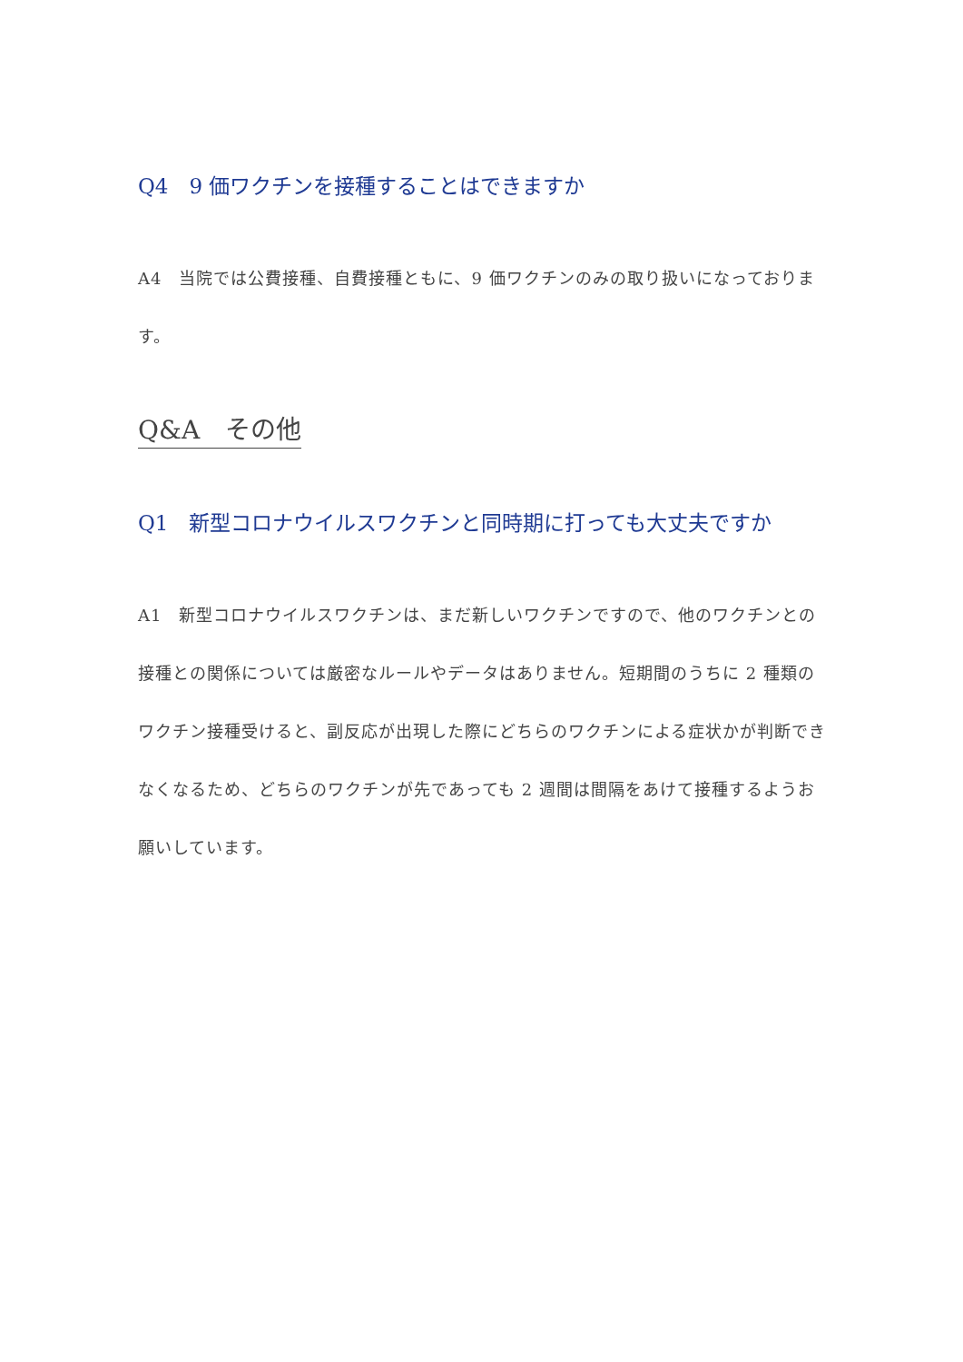Q4　9 価ワクチンを接種することはできますか
A4　当院では公費接種、自費接種ともに、9 価ワクチンのみの取り扱いになっております。
Q&A　その他
Q1　新型コロナウイルスワクチンと同時期に打っても大丈夫ですか
A1　新型コロナウイルスワクチンは、まだ新しいワクチンですので、他のワクチンとの接種との関係については厳密なルールやデータはありません。短期間のうちに 2 種類のワクチン接種受けると、副反応が出現した際にどちらのワクチンによる症状かが判断できなくなるため、どちらのワクチンが先であっても 2 週間は間隔をあけて接種するようお願いしています。